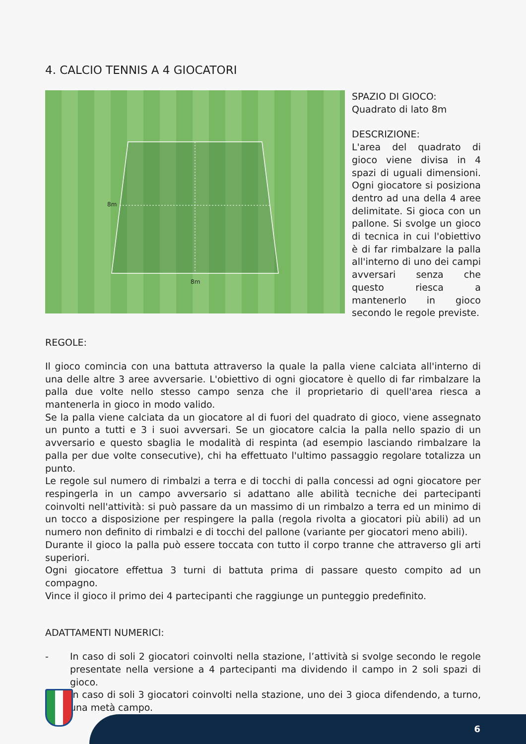4. CALCIO TENNIS A 4 GIOCATORI
8m
8m
SPAZIO DI GIOCO:
Quadrato di lato 8m
DESCRIZIONE:
L'area del quadrato di gioco viene divisa in 4 spazi di uguali dimensioni. Ogni giocatore si posiziona dentro ad una della 4 aree delimitate. Si gioca con un pallone. Si svolge un gioco di tecnica in cui l'obiettivo è di far rimbalzare la palla all'interno di uno dei campi avversari senza che questo riesca a mantenerlo in gioco secondo le regole previste.
REGOLE:
Il gioco comincia con una battuta attraverso la quale la palla viene calciata all'interno di una delle altre 3 aree avversarie. L'obiettivo di ogni giocatore è quello di far rimbalzare la palla due volte nello stesso campo senza che il proprietario di quell'area riesca a mantenerla in gioco in modo valido.
Se la palla viene calciata da un giocatore al di fuori del quadrato di gioco, viene assegnato un punto a tutti e 3 i suoi avversari. Se un giocatore calcia la palla nello spazio di un avversario e questo sbaglia le modalità di respinta (ad esempio lasciando rimbalzare la palla per due volte consecutive), chi ha effettuato l'ultimo passaggio regolare totalizza un punto.
Le regole sul numero di rimbalzi a terra e di tocchi di palla concessi ad ogni giocatore per respingerla in un campo avversario si adattano alle abilità tecniche dei partecipanti coinvolti nell'attività: si può passare da un massimo di un rimbalzo a terra ed un minimo di un tocco a disposizione per respingere la palla (regola rivolta a giocatori più abili) ad un numero non definito di rimbalzi e di tocchi del pallone (variante per giocatori meno abili).
Durante il gioco la palla può essere toccata con tutto il corpo tranne che attraverso gli arti superiori.
Ogni giocatore effettua 3 turni di battuta prima di passare questo compito ad un compagno.
Vince il gioco il primo dei 4 partecipanti che raggiunge un punteggio predefinito.
ADATTAMENTI NUMERICI:
- In caso di soli 2 giocatori coinvolti nella stazione, l’attività si svolge secondo le regole presentate nella versione a 4 partecipanti ma dividendo il campo in 2 soli spazi di gioco.
- In caso di soli 3 giocatori coinvolti nella stazione, uno dei 3 gioca difendendo, a turno, una metà campo.
6